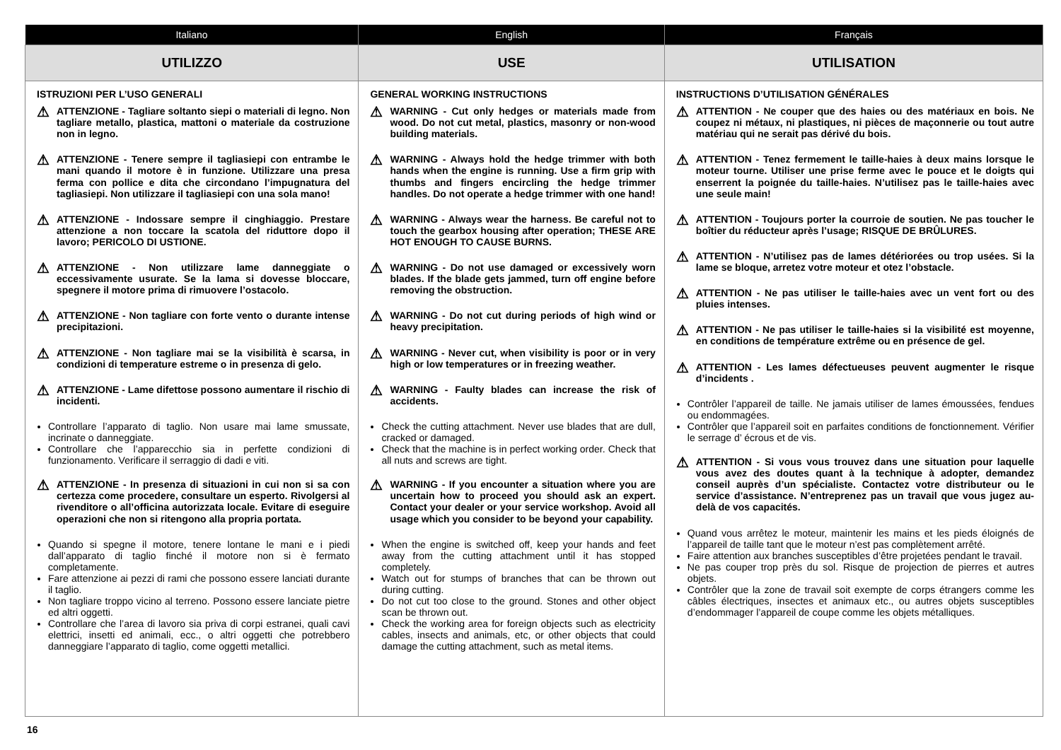| Italiano | English | Français |
| --- | --- | --- |
| UTILIZZO | USE | UTILISATION |
| ISTRUZIONI PER L’USO GENERALI ⚠ ATTENZIONE - Tagliare soltanto siepi o materiali di legno. Non tagliare metallo, plastica, mattoni o materiale da costruzione non in legno. ⚠ ATTENZIONE - Tenere sempre il tagliasiepi con entrambe le mani quando il motore è in funzione. Utilizzare una presa ferma con pollice e dita che circondano l’impugnatura del tagliasiepi. Non utilizzare il tagliasiepi con una sola mano! ⚠ ATTENZIONE - Indossare sempre il cinghiaggio. Prestare attenzione a non toccare la scatola del riduttore dopo il lavoro; PERICOLO DI USTIONE. ⚠ ATTENZIONE - Non utilizzare lame danneggiate o eccessivamente usurate. Se la lama si dovesse bloccare, spegnere il motore prima di rimuovere l’ostacolo. ⚠ ATTENZIONE - Non tagliare con forte vento o durante intense precipitazioni. ⚠ ATTENZIONE - Non tagliare mai se la visibilità è scarsa, in condizioni di temperature estreme o in presenza di gelo. ⚠ ATTENZIONE - Lame difettose possono aumentare il rischio di incidenti. Controllare l’apparato di taglio. Non usare mai lame smussate, incrinate o danneggiate. Controllare che l’apparecchio sia in perfette condizioni di funzionamento. Verificare il serraggio di dadi e viti. ⚠ ATTENZIONE - In presenza di situazioni in cui non si sa con certezza come procedere, consultare un esperto. Rivolgersi al rivenditore o all’officina autorizzata locale. Evitare di eseguire operazioni che non si ritengono alla propria portata. Quando si spegne il motore, tenere lontane le mani e i piedi dall’apparato di taglio finché il motore non si è fermato completamente. Fare attenzione ai pezzi di rami che possono essere lanciati durante il taglio. Non tagliare troppo vicino al terreno. Possono essere lanciate pietre ed altri oggetti. Controllare che l’area di lavoro sia priva di corpi estranei, quali cavi elettrici, insetti ed animali, ecc., o altri oggetti che potrebbero danneggiare l’apparato di taglio, come oggetti metallici. | GENERAL WORKING INSTRUCTIONS ⚠ WARNING - Cut only hedges or materials made from wood. Do not cut metal, plastics, masonry or non-wood building materials. ⚠ WARNING - Always hold the hedge trimmer with both hands when the engine is running. Use a firm grip with thumbs and fingers encircling the hedge trimmer handles. Do not operate a hedge trimmer with one hand! ⚠ WARNING - Always wear the harness. Be careful not to touch the gearbox housing after operation; THESE ARE HOT ENOUGH TO CAUSE BURNS. ⚠ WARNING - Do not use damaged or excessively worn blades. If the blade gets jammed, turn off engine before removing the obstruction. ⚠ WARNING - Do not cut during periods of high wind or heavy precipitation. ⚠ WARNING - Never cut, when visibility is poor or in very high or low temperatures or in freezing weather. ⚠ WARNING - Faulty blades can increase the risk of accidents. Check the cutting attachment. Never use blades that are dull, cracked or damaged. Check that the machine is in perfect working order. Check that all nuts and screws are tight. ⚠ WARNING - If you encounter a situation where you are uncertain how to proceed you should ask an expert. Contact your dealer or your service workshop. Avoid all usage which you consider to be beyond your capability. When the engine is switched off, keep your hands and feet away from the cutting attachment until it has stopped completely. Watch out for stumps of branches that can be thrown out during cutting. Do not cut too close to the ground. Stones and other object scan be thrown out. Check the working area for foreign objects such as electricity cables, insects and animals, etc, or other objects that could damage the cutting attachment, such as metal items. | INSTRUCTIONS D’UTILISATION GÉNÉRALES ⚠ ATTENTION - Ne couper que des haies ou des matériaux en bois. Ne coupez ni métaux, ni plastiques, ni pièces de maçonnerie ou tout autre matériau qui ne serait pas dérivé du bois. ⚠ ATTENTION - Tenez fermement le taille-haies à deux mains lorsque le moteur tourne. Utiliser une prise ferme avec le pouce et le doigts qui enserrent la poignée du taille-haies. N’utilisez pas le taille-haies avec une seule main! ⚠ ATTENTION - Toujours porter la courroie de soutien. Ne pas toucher le boîtier du réducteur après l’usage; RISQUE DE BRÛLURES. ⚠ ATTENTION - N’utilisez pas de lames détériorées ou trop usées. Si la lame se bloque, arretez votre moteur et otez l’obstacle. ⚠ ATTENTION - Ne pas utiliser le taille-haies avec un vent fort ou des pluies intenses. ⚠ ATTENTION - Ne pas utiliser le taille-haies si la visibilité est moyenne, en conditions de température extrême ou en présence de gel. ⚠ ATTENTION - Les lames défectueuses peuvent augmenter le risque d’incidents . Contrôler l’appareil de taille. Ne jamais utiliser de lames émoussées, fendues ou endommagées. Contrôler que l’appareil soit en parfaites conditions de fonctionnement. Vérifier le serrage d’ écrous et de vis. ⚠ ATTENTION - Si vous vous trouvez dans une situation pour laquelle vous avez des doutes quant à la technique à adopter, demandez conseil auprès d’un spécialiste. Contactez votre distributeur ou le service d’assistance. N’entreprenez pas un travail que vous jugez au-delà de vos capacités. Quand vous arrêtez le moteur, maintenir les mains et les pieds éloignés de l’appareil de taille tant que le moteur n’est pas complètement arrêté. Faire attention aux branches susceptibles d’être projetées pendant le travail. Ne pas couper trop près du sol. Risque de projection de pierres et autres objets. Contrôler que la zone de travail soit exempte de corps étrangers comme les câbles électriques, insectes et animaux etc., ou autres objets susceptibles d’endommager l’appareil de coupe comme les objets métalliques. |
16